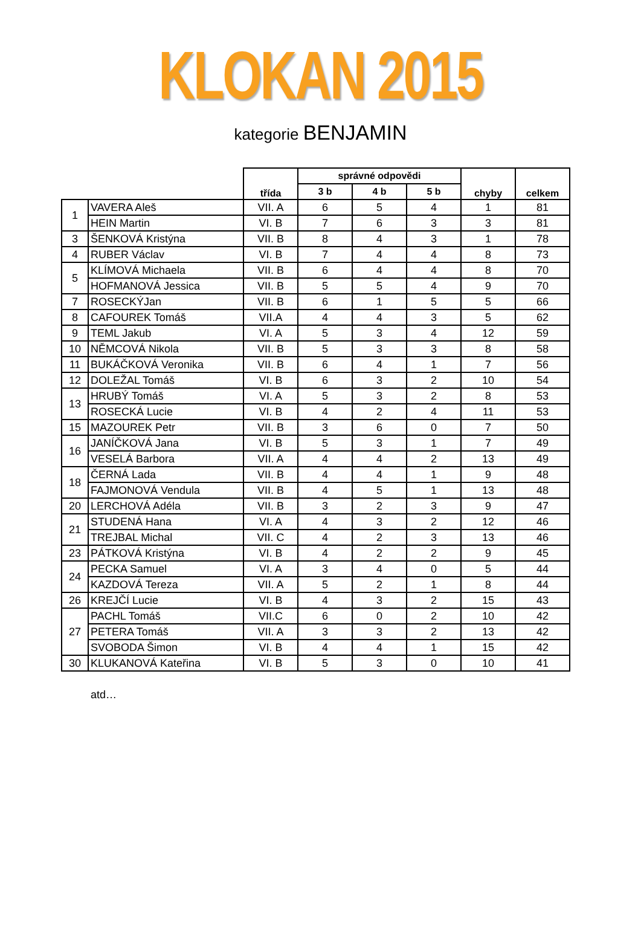KLOKAN 2015
kategorie BENJAMIN
| | | třída | správné odpovědi | | | chyby | celkem |
| --- | --- | --- | --- | --- | --- | --- | --- |
| | | | 3 b | 4 b | 5 b | | |
| 1 | VAVERA Aleš | VII. A | 6 | 5 | 4 | 1 | 81 |
| | HEIN Martin | VI. B | 7 | 6 | 3 | 3 | 81 |
| 3 | ŠENKOVÁ Kristýna | VII. B | 8 | 4 | 3 | 1 | 78 |
| 4 | RUBER Václav | VI. B | 7 | 4 | 4 | 8 | 73 |
| 5 | KLÍMOVÁ Michaela | VII. B | 6 | 4 | 4 | 8 | 70 |
| | HOFMANOVÁ Jessica | VII. B | 5 | 5 | 4 | 9 | 70 |
| 7 | ROSECKÝJan | VII. B | 6 | 1 | 5 | 5 | 66 |
| 8 | CAFOUREK Tomáš | VII.A | 4 | 4 | 3 | 5 | 62 |
| 9 | TEML Jakub | VI. A | 5 | 3 | 4 | 12 | 59 |
| 10 | NĚMCOVÁ Nikola | VII. B | 5 | 3 | 3 | 8 | 58 |
| 11 | BUKÁČKOVÁ Veronika | VII. B | 6 | 4 | 1 | 7 | 56 |
| 12 | DOLEŽAL Tomáš | VI. B | 6 | 3 | 2 | 10 | 54 |
| 13 | HRUBÝ Tomáš | VI. A | 5 | 3 | 2 | 8 | 53 |
| | ROSECKÁ Lucie | VI. B | 4 | 2 | 4 | 11 | 53 |
| 15 | MAZOUREK Petr | VII. B | 3 | 6 | 0 | 7 | 50 |
| 16 | JANÍČKOVÁ Jana | VI. B | 5 | 3 | 1 | 7 | 49 |
| | VESELÁ Barbora | VII. A | 4 | 4 | 2 | 13 | 49 |
| 18 | ČERNÁ Lada | VII. B | 4 | 4 | 1 | 9 | 48 |
| | FAJMONOVÁ Vendula | VII. B | 4 | 5 | 1 | 13 | 48 |
| 20 | LERCHOVÁ Adéla | VII. B | 3 | 2 | 3 | 9 | 47 |
| 21 | STUDENÁ Hana | VI. A | 4 | 3 | 2 | 12 | 46 |
| | TREJBAL Michal | VII. C | 4 | 2 | 3 | 13 | 46 |
| 23 | PÁTKOVÁ Kristýna | VI. B | 4 | 2 | 2 | 9 | 45 |
| 24 | PECKA Samuel | VI. A | 3 | 4 | 0 | 5 | 44 |
| | KAZDOVÁ Tereza | VII. A | 5 | 2 | 1 | 8 | 44 |
| 26 | KREJČÍ Lucie | VI. B | 4 | 3 | 2 | 15 | 43 |
| 27 | PACHL Tomáš | VII.C | 6 | 0 | 2 | 10 | 42 |
| | PETERA Tomáš | VII. A | 3 | 3 | 2 | 13 | 42 |
| | SVOBODA Šimon | VI. B | 4 | 4 | 1 | 15 | 42 |
| 30 | KLUKANOVÁ Kateřina | VI. B | 5 | 3 | 0 | 10 | 41 |
atd…